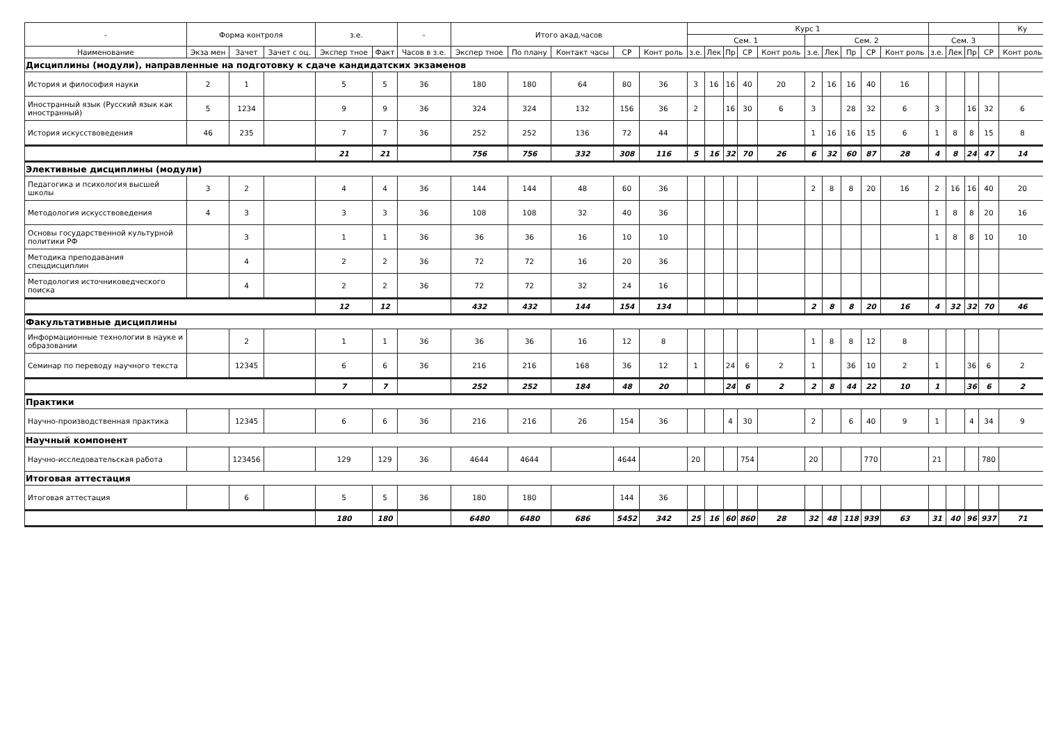| - | Форма контроля | | | з.е. | | - | Итого акад.часов | | | | | Курс 1 | | | | | | | | | | | | | | Ку |
| --- | --- | --- | --- | --- | --- | --- | --- | --- | --- | --- | --- | --- | --- | --- | --- | --- | --- | --- | --- | --- | --- | --- | --- | --- | --- | --- |
| | | | | | | | | | | | | Сем. 1 | | | | | Сем. 2 | | | | | Сем. 3 | | | | |
| Наименование | Экза мен | Зачет | Зачет с оц. | Экспер тное | Факт | Часов в з.е. | Экспер тное | По плану | Контакт часы | СР | Конт роль | з.е. | Лек | Пр | СР | Конт роль | з.е. | Лек | Пр | СР | Конт роль | з.е. | Лек | Пр | СР | Конт роль |
| Дисциплины (модули), направленные на подготовку к сдаче кандидатских экзаменов | | | | | | | | | | | | | | | | | | | | | | | | | | |
| История и философия науки | 2 | 1 | | 5 | 5 | 36 | 180 | 180 | 64 | 80 | 36 | 3 | 16 | 16 | 40 | 20 | 2 | 16 | 16 | 40 | 16 | | | | | |
| Иностранный язык (Русский язык как иностранный) | 5 | 1234 | | 9 | 9 | 36 | 324 | 324 | 132 | 156 | 36 | 2 | | 16 | 30 | 6 | 3 | | 28 | 32 | 6 | 3 | | 16 | 32 | 6 |
| История искусствоведения | 46 | 235 | | 7 | 7 | 36 | 252 | 252 | 136 | 72 | 44 | | | | | | 1 | 16 | 16 | 15 | 6 | 1 | 8 | 8 | 15 | 8 |
| | | | | 21 | 21 | | 756 | 756 | 332 | 308 | 116 | 5 | 16 | 32 | 70 | 26 | 6 | 32 | 60 | 87 | 28 | 4 | 8 | 24 | 47 | 14 |
| Элективные дисциплины (модули) | | | | | | | | | | | | | | | | | | | | | | | | | | |
| Педагогика и психология высшей школы | 3 | 2 | | 4 | 4 | 36 | 144 | 144 | 48 | 60 | 36 | | | | | | 2 | 8 | 8 | 20 | 16 | 2 | 16 | 16 | 40 | 20 |
| Методология искусствоведения | 4 | 3 | | 3 | 3 | 36 | 108 | 108 | 32 | 40 | 36 | | | | | | | | | | | 1 | 8 | 8 | 20 | 16 |
| Основы государственной культурной политики РФ | | 3 | | 1 | 1 | 36 | 36 | 36 | 16 | 10 | 10 | | | | | | | | | | | 1 | 8 | 8 | 10 | 10 |
| Методика преподавания спецдисциплин | | 4 | | 2 | 2 | 36 | 72 | 72 | 16 | 20 | 36 | | | | | | | | | | | | | | | |
| Методология источниковедческого поиска | | 4 | | 2 | 2 | 36 | 72 | 72 | 32 | 24 | 16 | | | | | | | | | | | | | | | |
| | | | | 12 | 12 | | 432 | 432 | 144 | 154 | 134 | | | | | | 2 | 8 | 8 | 20 | 16 | 4 | 32 | 32 | 70 | 46 |
| Факультативные дисциплины | | | | | | | | | | | | | | | | | | | | | | | | | | |
| Информационные технологии в науке и образовании | | 2 | | 1 | 1 | 36 | 36 | 36 | 16 | 12 | 8 | | | | | | 1 | 8 | 8 | 12 | 8 | | | | | |
| Семинар по переводу научного текста | | 12345 | | 6 | 6 | 36 | 216 | 216 | 168 | 36 | 12 | 1 | | 24 | 6 | 2 | 1 | | 36 | 10 | 2 | 1 | | 36 | 6 | 2 |
| | | | | 7 | 7 | | 252 | 252 | 184 | 48 | 20 | | | 24 | 6 | 2 | 2 | 8 | 44 | 22 | 10 | 1 | | 36 | 6 | 2 |
| Практики | | | | | | | | | | | | | | | | | | | | | | | | | | |
| Научно-производственная практика | | 12345 | | 6 | 6 | 36 | 216 | 216 | 26 | 154 | 36 | | | 4 | 30 | | 2 | | 6 | 40 | 9 | 1 | | 4 | 34 | 9 |
| Научный компонент | | | | | | | | | | | | | | | | | | | | | | | | | | |
| Научно-исследовательская работа | | 123456 | | 129 | 129 | 36 | 4644 | 4644 | | 4644 | | 20 | | | 754 | | 20 | | | 770 | | 21 | | | 780 | |
| Итоговая аттестация | | | | | | | | | | | | | | | | | | | | | | | | | | |
| Итоговая аттестация | | 6 | | 5 | 5 | 36 | 180 | 180 | | 144 | 36 | | | | | | | | | | | | | | | |
| | | | | 180 | 180 | | 6480 | 6480 | 686 | 5452 | 342 | 25 | 16 | 60 | 860 | 28 | 32 | 48 | 118 | 939 | 63 | 31 | 40 | 96 | 937 | 71 |